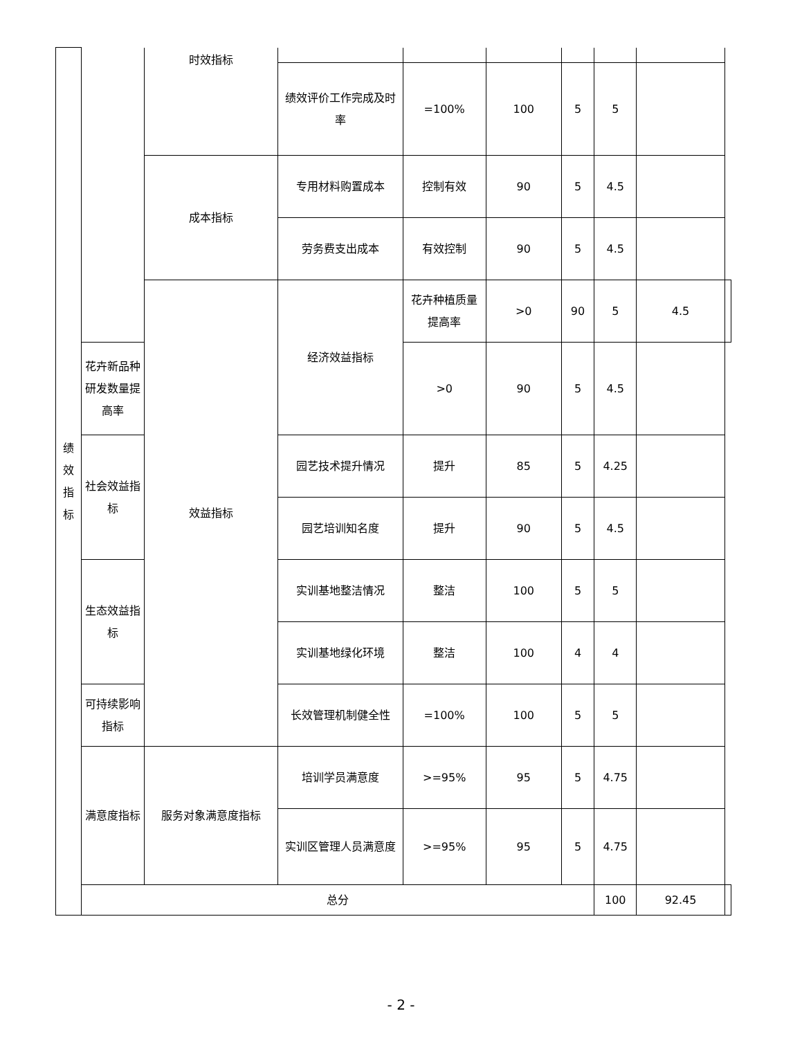| 绩 效 指 标 | | 时效指标 | | | | | | | |
| | | | 绩效评价工作完成及时率 | =100% | 100 | 5 | 5 | | |
| | | 成本指标 | 专用材料购置成本 | 控制有效 | 90 | 5 | 4.5 | | |
| | | | 劳务费支出成本 | 有效控制 | 90 | 5 | 4.5 | | |
| | | 效益指标 | 经济效益指标 | 花卉种植质量提高率 | >0 | 90 | 5 | 4.5 | |
| | 花卉新品种研发数量提高率 | | | >0 | 90 | 5 | 4.5 | | |
| | 社会效益指标 | | 园艺技术提升情况 | 提升 | 85 | 5 | 4.25 | | |
| | | | 园艺培训知名度 | 提升 | 90 | 5 | 4.5 | | |
| | 生态效益指标 | | 实训基地整洁情况 | 整洁 | 100 | 5 | 5 | | |
| | | | 实训基地绿化环境 | 整洁 | 100 | 4 | 4 | | |
| | 可持续影响指标 | | 长效管理机制健全性 | =100% | 100 | 5 | 5 | | |
| | 满意度指标 | 服务对象满意度指标 | 培训学员满意度 | >=95% | 95 | 5 | 4.75 | | |
| | | | 实训区管理人员满意度 | >=95% | 95 | 5 | 4.75 | | |
| | 总分 | | | | | | 100 | 92.45 | |
- 2 -